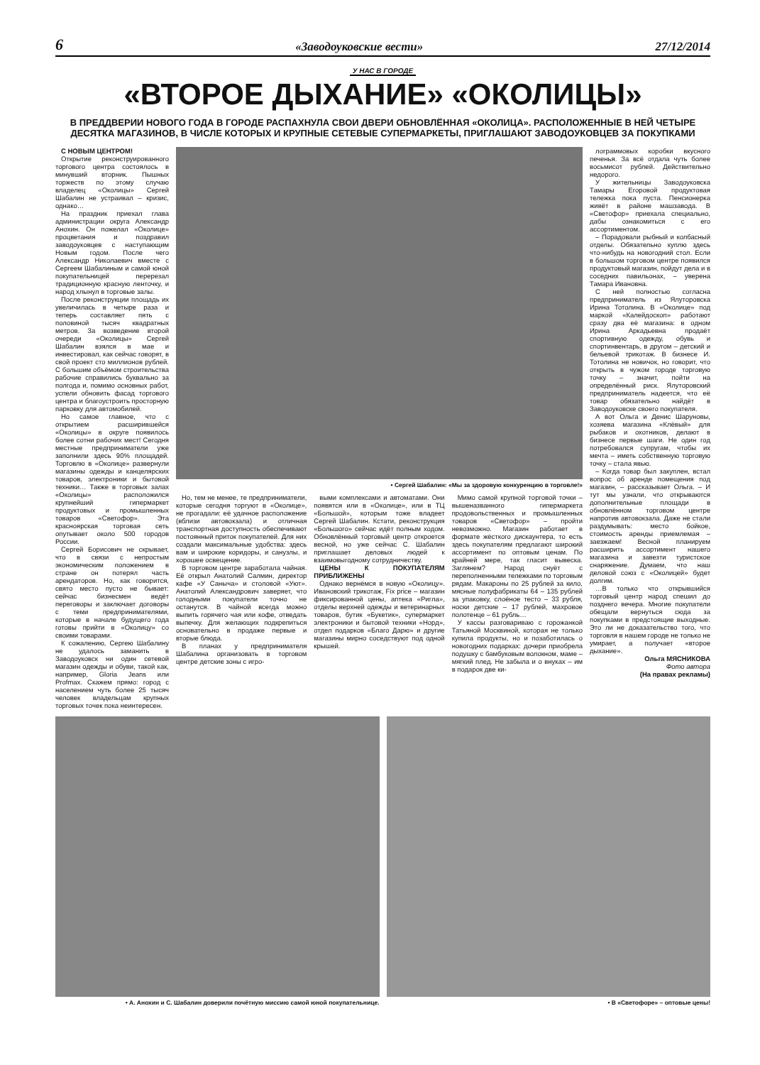6 «Заводоуковские вести» 27/12/2014
У НАС В ГОРОДЕ
«ВТОРОЕ ДЫХАНИЕ» «ОКОЛИЦЫ»
В ПРЕДДВЕРИИ НОВОГО ГОДА В ГОРОДЕ РАСПАХНУЛА СВОИ ДВЕРИ ОБНОВЛЁННАЯ «ОКОЛИЦА». РАСПОЛОЖЕННЫЕ В НЕЙ ЧЕТЫРЕ ДЕСЯТКА МАГАЗИНОВ, В ЧИСЛЕ КОТОРЫХ И КРУПНЫЕ СЕТЕВЫЕ СУПЕРМАРКЕТЫ, ПРИГЛАШАЮТ ЗАВОДОУКОВЦЕВ ЗА ПОКУПКАМИ
С НОВЫМ ЦЕНТРОМ!
Открытие реконструированного торгового центра состоялось в минувший вторник. Пышных торжеств по этому случаю владелец «Околицы» Сергей Шабалин не устраивал – кризис, однако…
На праздник приехал глава администрации округа Александр Анохин. Он пожелал «Околице» процветания и поздравил заводоуковцев с наступающим Новым годом. После чего Александр Николаевич вместе с Сергеем Шабалиным и самой юной покупательницей перерезал традиционную красную ленточку, и народ хлынул в торговые залы.
После реконструкции площадь их увеличилась в четыре раза и теперь составляет пять с половиной тысяч квадратных метров. За возведение второй очереди «Околицы» Сергей Шабалин взялся в мае и инвестировал, как сейчас говорят, в свой проект сто миллионов рублей. С большим объёмом строительства рабочие справились буквально за полгода и, помимо основных работ, успели обновить фасад торгового центра и благоустроить просторную парковку для автомобилей.
Но самое главное, что с открытием расширившейся «Околицы» в округе появилось более сотни рабочих мест! Сегодня местные предприниматели уже заполнили здесь 90% площадей. Торговлю в «Околице» развернули магазины одежды и канцелярских товаров, электроники и бытовой техники… Также в торговых залах «Околицы» расположился крупнейший гипермаркет продуктовых и промышленных товаров «Светофор». Эта красноярская торговая сеть опутывает около 500 городов России.
Сергей Борисович не скрывает, что в связи с непростым экономическим положением в стране он потерял часть арендаторов. Но, как говорится, свято место пусто не бывает: сейчас бизнесмен ведёт переговоры и заключает договоры с теми предпринимателями, которые в начале будущего года готовы прийти в «Околицу» со своими товарами.
К сожалению, Сергею Шабалину не удалось заманить в Заводоуковск ни один сетевой магазин одежды и обуви, такой как, например, Gloria Jeans или Profmax. Скажем прямо: город с населением чуть более 25 тысяч человек владельцам крупных торговых точек пока неинтересен.
• Сергей Шабалин: «Мы за здоровую конкуренцию в торговле!»
Но, тем не менее, те предприниматели, которые сегодня торгуют в «Околице», не прогадали: её удачное расположение (вблизи автовокзала) и отличная транспортная доступность обеспечивают постоянный приток покупателей. Для них создали максимальные удобства: здесь вам и широкие коридоры, и санузлы, и хорошее освещение.
В торговом центре заработала чайная. Её открыл Анатолий Салмин, директор кафе «У Саныча» и столовой «Уют». Анатолий Александрович заверяет, что голодными покупатели точно не останутся. В чайной всегда можно выпить горячего чая или кофе, отведать выпечку. Для желающих подкрепиться основательно в продаже первые и вторые блюда.
В планах у предпринимателя Шабалина организовать в торговом центре детские зоны с игро-
выми комплексами и автоматами. Они появятся или в «Околице», или в ТЦ «Большой», которым тоже владеет Сергей Шабалин. Кстати, реконструкция «Большого» сейчас идёт полным ходом. Обновлённый торговый центр откроется весной, но уже сейчас С. Шабалин приглашает деловых людей к взаимовыгодному сотрудничеству.
ЦЕНЫ К ПОКУПАТЕЛЯМ ПРИБЛИЖЕНЫ
Однако вернёмся в новую «Околицу». Ивановский трикотаж, Fix price – магазин фиксированной цены, аптека «Ригла», отделы верхней одежды и ветеринарных товаров, бутик «Букетик», супермаркет электроники и бытовой техники «Норд», отдел подарков «Благо Дарю» и другие магазины мирно соседствуют под одной крышей.
Мимо самой крупной торговой точки – вышеназванного гипермаркета продовольственных и промышленных товаров «Светофор» – пройти невозможно. Магазин работает в формате жёсткого дискаунтера, то есть здесь покупателям предлагают широкий ассортимент по оптовым ценам. По крайней мере, так гласит вывеска. Заглянем? Народ снуёт с переполненными тележками по торговым рядам. Макароны по 25 рублей за кило, мясные полуфабрикаты 64 – 135 рублей за упаковку, слоёное тесто – 33 рубля, носки детские – 17 рублей, махровое полотенце – 61 рубль…
У кассы разговариваю с горожанкой Татьяной Москвиной, которая не только купила продукты, но и позаботилась о новогодних подарках: дочери приобрела подушку с бамбуковым волокном, маме – мягкий плед. Не забыла и о внуках – им в подарок две ки-
лограммовых коробки вкусного печенья. За всё отдала чуть более восьмисот рублей. Действительно недорого.
У жительницы Заводоуковска Тамары Егоровой продуктовая тележка пока пуста. Пенсионерка живёт в районе машзавода. В «Светофор» приехала специально, дабы ознакомиться с его ассортиментом.
– Порадовали рыбный и колбасный отделы. Обязательно куплю здесь что-нибудь на новогодний стол. Если в большом торговом центре появился продуктовый магазин, пойдут дела и в соседних павильонах, – уверена Тамара Ивановна.
С ней полностью согласна предприниматель из Ялуторовска Ирина Тотолина. В «Околице» под маркой «Калейдоскоп» работают сразу два её магазина: в одном Ирина Аркадьевна продаёт спортивную одежду, обувь и спортинвентарь, в другом – детский и бельевой трикотаж. В бизнесе И. Тотолина не новичок, но говорит, что открыть в чужом городе торговую точку – значит, пойти на определённый риск. Ялуторовский предприниматель надеется, что её товар обязательно найдёт в Заводоуковске своего покупателя.
А вот Ольга и Денис Шаруновы, хозяева магазина «Клёвый» для рыбаков и охотников, делают в бизнесе первые шаги. Не один год потребовался супругам, чтобы их мечта – иметь собственную торговую точку – стала явью.
– Когда товар был закуплен, встал вопрос об аренде помещения под магазин, – рассказывает Ольга. – И тут мы узнали, что открываются дополнительные площади в обновлённом торговом центре напротив автовокзала. Даже не стали раздумывать: место бойкое, стоимость аренды приемлемая – заезжаем! Весной планируем расширить ассортимент нашего магазина и завезти туристское снаряжение. Думаем, что наш деловой союз с «Околицей» будет долгим.
…В только что открывшийся торговый центр народ спешил до позднего вечера. Многие покупатели обещали вернуться сюда за покупками в предстоящие выходные. Это ли не доказательство того, что торговля в нашем городе не только не умирает, а получает «второе дыхание».
Ольга МЯСНИКОВА
Фото автора
(На правах рекламы)
• А. Анохин и С. Шабалин доверили почётную миссию самой юной покупательнице.
• В «Светофоре» – оптовые цены!